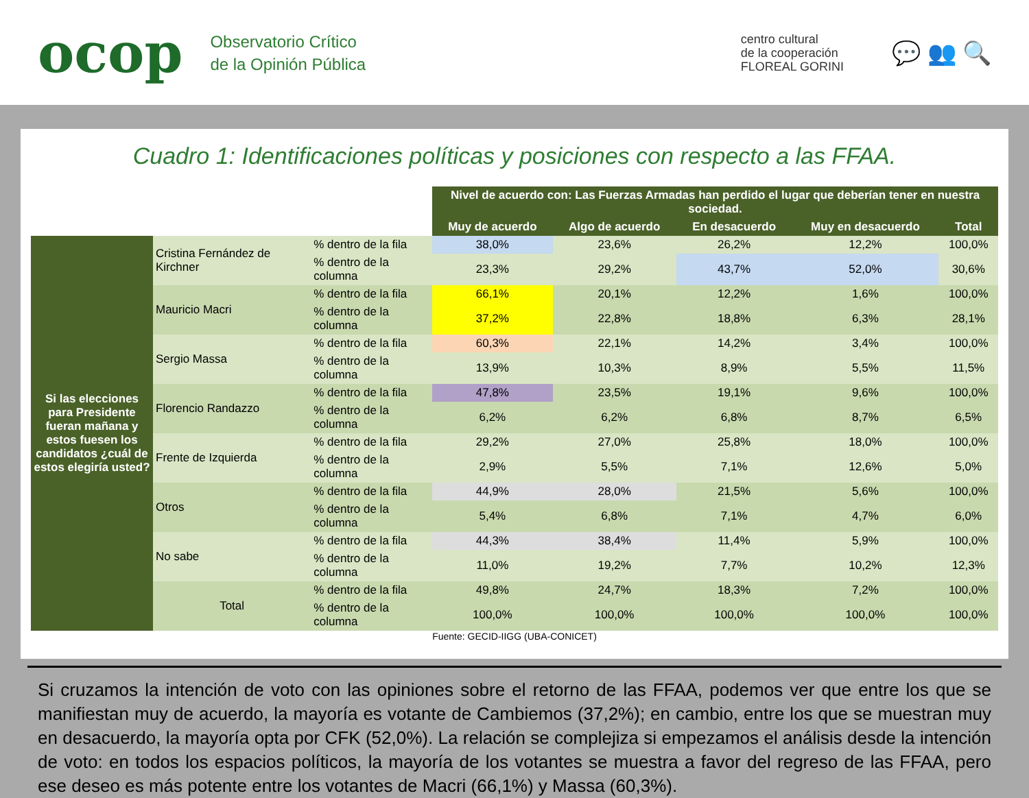ocop
Observatorio Crítico
de la Opinión Pública
centro cultural
de la cooperación
FLOREAL GORINI
💬 👥 🔍
Cuadro 1: Identificaciones políticas y posiciones con respecto a las FFAA.
| | | | Nivel de acuerdo con: Las Fuerzas Armadas han perdido el lugar que deberían tener en nuestra sociedad. | | | | |
| | | | Muy de acuerdo | Algo de acuerdo | En desacuerdo | Muy en desacuerdo | Total |
| Si las elecciones para Presidente fueran mañana y estos fuesen los candidatos ¿cuál de estos elegiría usted? | Cristina Fernández de Kirchner | % dentro de la fila | 38,0% | 23,6% | 26,2% | 12,2% | 100,0% |
| | | % dentro de la columna | 23,3% | 29,2% | 43,7% | 52,0% | 30,6% |
| | Mauricio Macri | % dentro de la fila | 66,1% | 20,1% | 12,2% | 1,6% | 100,0% |
| | | % dentro de la columna | 37,2% | 22,8% | 18,8% | 6,3% | 28,1% |
| | Sergio Massa | % dentro de la fila | 60,3% | 22,1% | 14,2% | 3,4% | 100,0% |
| | | % dentro de la columna | 13,9% | 10,3% | 8,9% | 5,5% | 11,5% |
| | Florencio Randazzo | % dentro de la fila | 47,8% | 23,5% | 19,1% | 9,6% | 100,0% |
| | | % dentro de la columna | 6,2% | 6,2% | 6,8% | 8,7% | 6,5% |
| | Frente de Izquierda | % dentro de la fila | 29,2% | 27,0% | 25,8% | 18,0% | 100,0% |
| | | % dentro de la columna | 2,9% | 5,5% | 7,1% | 12,6% | 5,0% |
| | Otros | % dentro de la fila | 44,9% | 28,0% | 21,5% | 5,6% | 100,0% |
| | | % dentro de la columna | 5,4% | 6,8% | 7,1% | 4,7% | 6,0% |
| | No sabe | % dentro de la fila | 44,3% | 38,4% | 11,4% | 5,9% | 100,0% |
| | | % dentro de la columna | 11,0% | 19,2% | 7,7% | 10,2% | 12,3% |
| | Total | % dentro de la fila | 49,8% | 24,7% | 18,3% | 7,2% | 100,0% |
| | | % dentro de la columna | 100,0% | 100,0% | 100,0% | 100,0% | 100,0% |
Fuente: GECID-IIGG (UBA-CONICET)
Si cruzamos la intención de voto con las opiniones sobre el retorno de las FFAA, podemos ver que entre los que se manifiestan muy de acuerdo, la mayoría es votante de Cambiemos (37,2%); en cambio, entre los que se muestran muy en desacuerdo, la mayoría opta por CFK (52,0%). La relación se complejiza si empezamos el análisis desde la intención de voto: en todos los espacios políticos, la mayoría de los votantes se muestra a favor del regreso de las FFAA, pero ese deseo es más potente entre los votantes de Macri (66,1%) y Massa (60,3%).